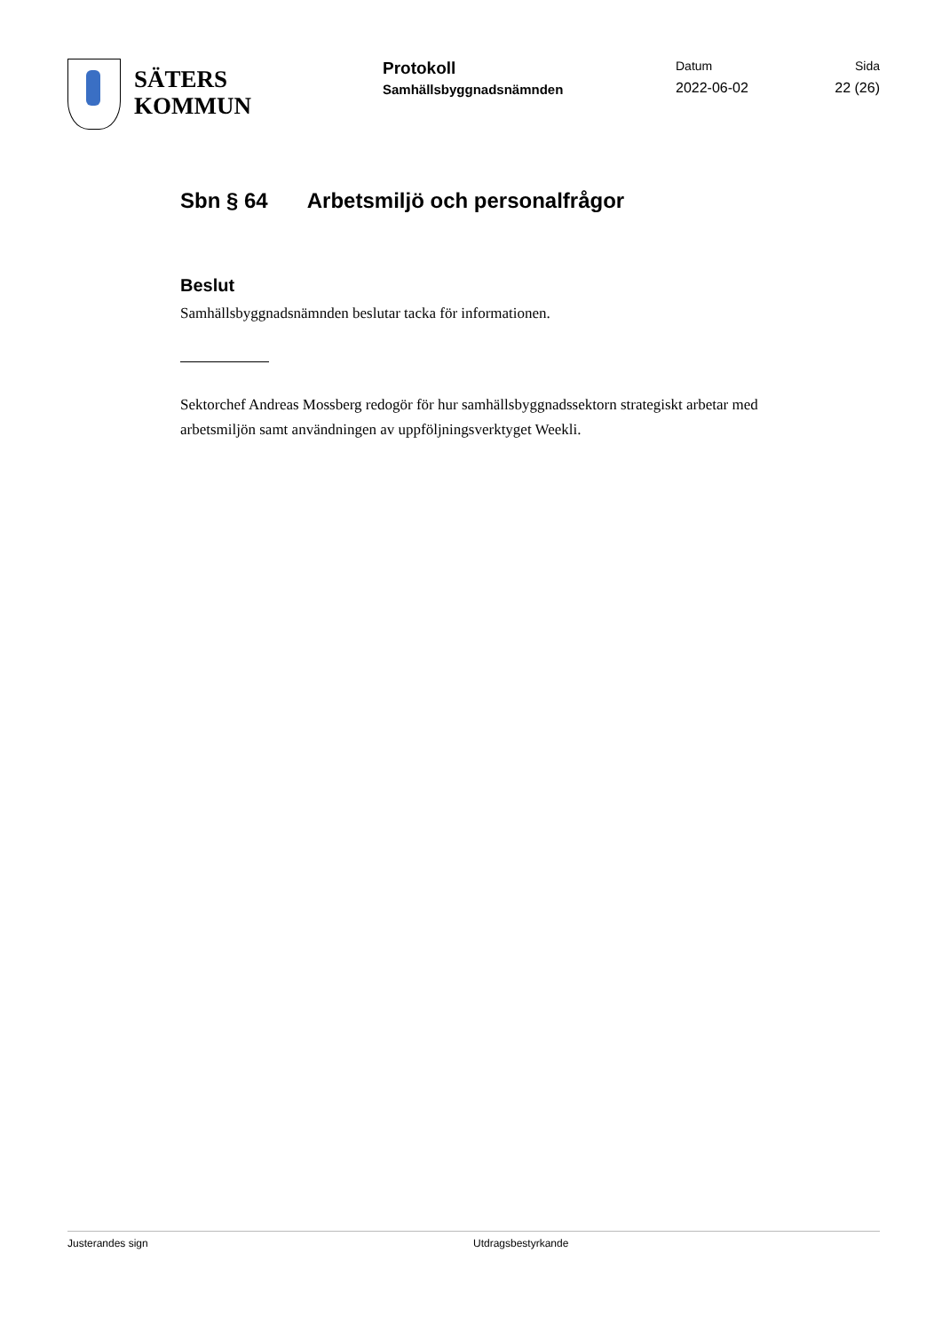SÄTERS
KOMMUN
Protokoll
Samhällsbyggnadsnämnden
Datum
2022-06-02
Sida
22 (26)
Sbn § 64 Arbetsmiljö och personalfrågor
Beslut
Samhällsbyggnadsnämnden beslutar tacka för informationen.
Sektorchef Andreas Mossberg redogör för hur samhällsbyggnadssektorn strategiskt arbetar med arbetsmiljön samt användningen av uppföljningsverktyget Weekli.
Justerandes sign Utdragsbestyrkande